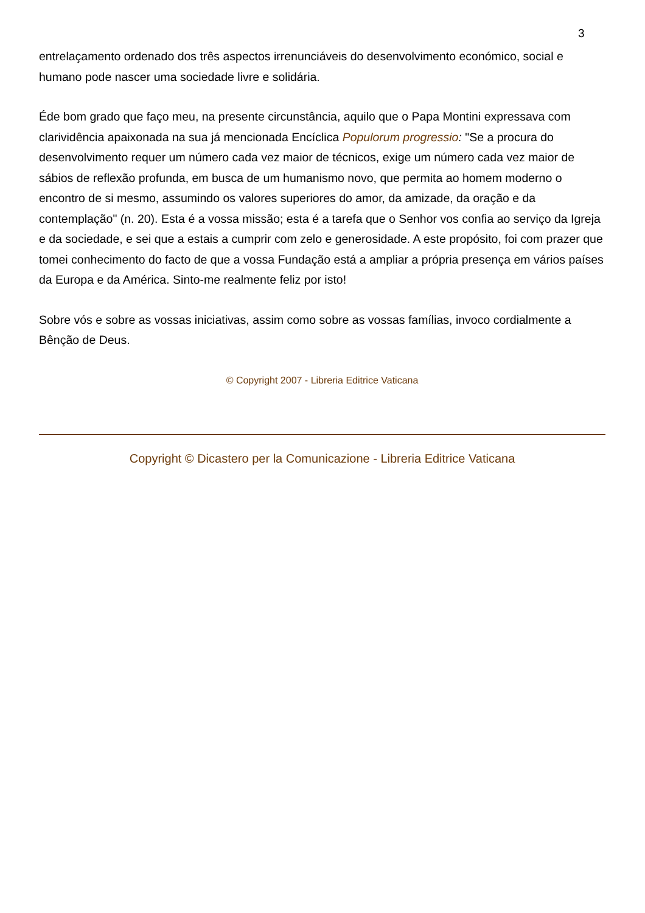3
entrelaçamento ordenado dos três aspectos irrenunciáveis do desenvolvimento económico, social e humano pode nascer uma sociedade livre e solidária.
Éde bom grado que faço meu, na presente circunstância, aquilo que o Papa Montini expressava com clarividência apaixonada na sua já mencionada Encíclica Populorum progressio: "Se a procura do desenvolvimento requer um número cada vez maior de técnicos, exige um número cada vez maior de sábios de reflexão profunda, em busca de um humanismo novo, que permita ao homem moderno o encontro de si mesmo, assumindo os valores superiores do amor, da amizade, da oração e da contemplação" (n. 20). Esta é a vossa missão; esta é a tarefa que o Senhor vos confia ao serviço da Igreja e da sociedade, e sei que a estais a cumprir com zelo e generosidade. A este propósito, foi com prazer que tomei conhecimento do facto de que a vossa Fundação está a ampliar a própria presença em vários países da Europa e da América. Sinto-me realmente feliz por isto!
Sobre vós e sobre as vossas iniciativas, assim como sobre as vossas famílias, invoco cordialmente a Bênção de Deus.
© Copyright 2007 - Libreria Editrice Vaticana
Copyright © Dicastero per la Comunicazione - Libreria Editrice Vaticana